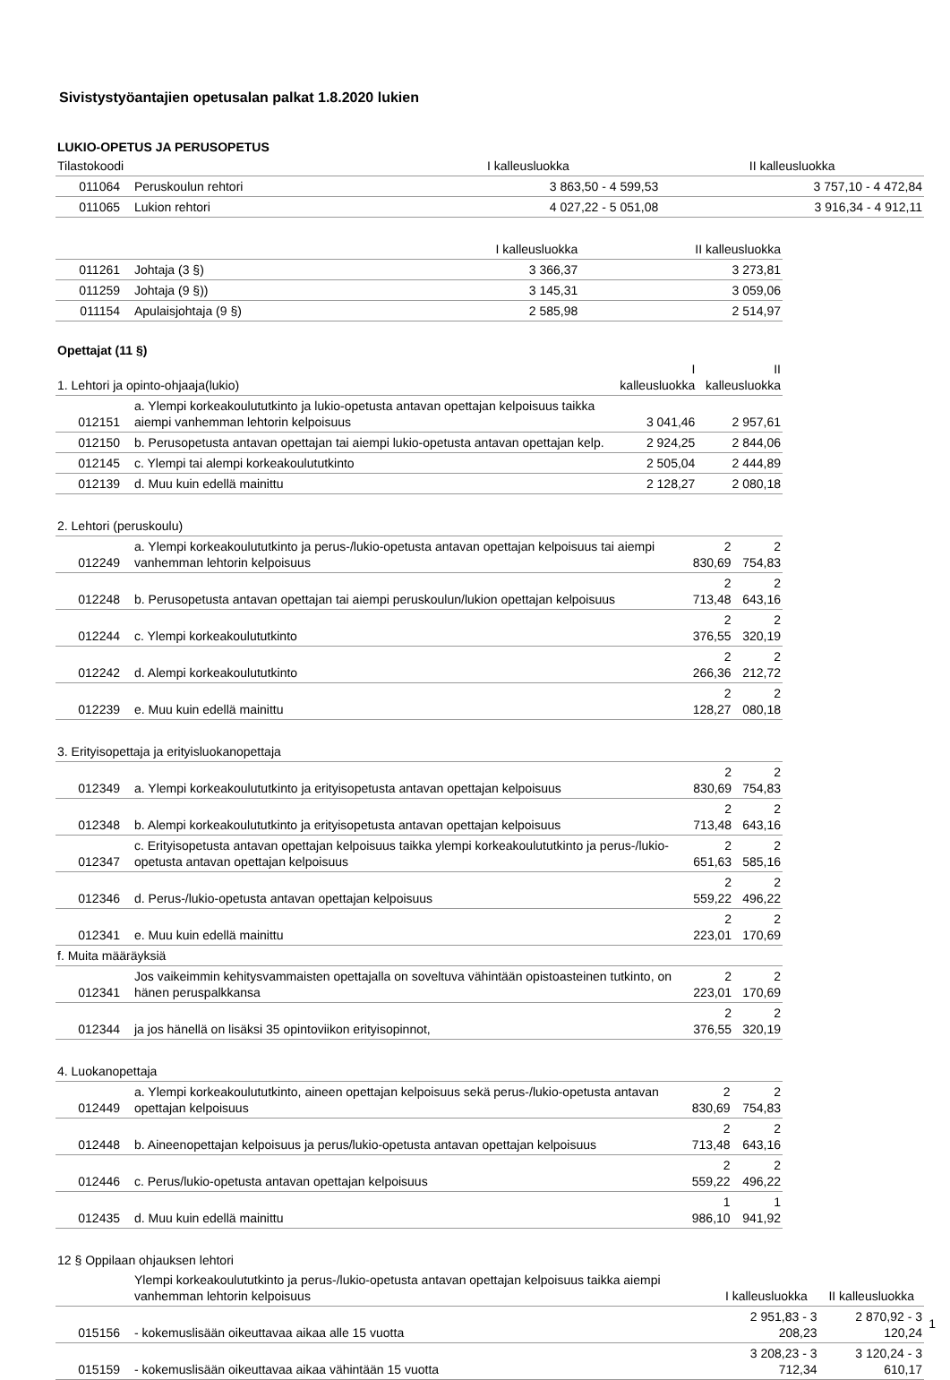Sivistystyöantajien opetusalan palkat 1.8.2020 lukien
LUKIO-OPETUS JA PERUSOPETUS
| Tilastokoodi | | I kalleusluokka | II kalleusluokka |
| --- | --- | --- | --- |
| 011064 | Peruskoulun rehtori | 3 863,50 - 4 599,53 | 3 757,10 - 4 472,84 |
| 011065 | Lukion rehtori | 4 027,22 - 5 051,08 | 3 916,34 - 4 912,11 |
| | | I kalleusluokka | II kalleusluokka |
| --- | --- | --- | --- |
| 011261 | Johtaja (3 §) | 3 366,37 | 3 273,81 |
| 011259 | Johtaja (9 §)) | 3 145,31 | 3 059,06 |
| 011154 | Apulaisjohtaja (9 §) | 2 585,98 | 2 514,97 |
Opettajat (11 §)
| 1. Lehtori ja opinto-ohjaaja(lukio) | | I kalleusluokka | II kalleusluokka |
| --- | --- | --- | --- |
| 012151 | a. Ylempi korkeakoulututkinto ja lukio-opetusta antavan opettajan kelpoisuus taikka aiempi vanhemman lehtorin kelpoisuus | 3 041,46 | 2 957,61 |
| 012150 | b. Perusopetusta antavan opettajan tai aiempi lukio-opetusta antavan opettajan kelp. | 2 924,25 | 2 844,06 |
| 012145 | c. Ylempi tai alempi korkeakoulututkinto | 2 505,04 | 2 444,89 |
| 012139 | d. Muu kuin edellä mainittu | 2 128,27 | 2 080,18 |
| 2. Lehtori (peruskoulu) | | | |
| --- | --- | --- | --- |
| 012249 | a. Ylempi korkeakoulututkinto ja perus-/lukio-opetusta antavan opettajan kelpoisuus tai aiempi vanhemman lehtorin kelpoisuus | 2 830,69 | 2 754,83 |
| 012248 | b. Perusopetusta antavan opettajan tai aiempi peruskoulun/lukion opettajan kelpoisuus | 2 713,48 | 2 643,16 |
| 012244 | c. Ylempi korkeakoulututkinto | 2 376,55 | 2 320,19 |
| 012242 | d. Alempi korkeakoulututkinto | 2 266,36 | 2 212,72 |
| 012239 | e. Muu kuin edellä mainittu | 2 128,27 | 2 080,18 |
| 3. Erityisopettaja ja erityisluokanopettaja | | | |
| --- | --- | --- | --- |
| 012349 | a. Ylempi korkeakoulututkinto ja erityisopetusta antavan opettajan kelpoisuus | 2 830,69 | 2 754,83 |
| 012348 | b. Alempi korkeakoulututkinto ja erityisopetusta antavan opettajan kelpoisuus | 2 713,48 | 2 643,16 |
| 012347 | c. Erityisopetusta antavan opettajan kelpoisuus taikka ylempi korkeakoulututkinto ja perus-/lukio-opetusta antavan opettajan kelpoisuus | 2 651,63 | 2 585,16 |
| 012346 | d. Perus-/lukio-opetusta antavan opettajan kelpoisuus | 2 559,22 | 2 496,22 |
| 012341 | e. Muu kuin edellä mainittu | 2 223,01 | 2 170,69 |
| f. Muita määräyksiä | | | |
| 012341 | Jos vaikeimmin kehitysvammaisten opettajalla on soveltuva vähintään opistoasteinen tutkinto, on hänen peruspalkkansa | 2 223,01 | 2 170,69 |
| 012344 | ja jos hänellä on lisäksi 35 opintoviikon erityisopinnot, | 2 376,55 | 2 320,19 |
| 4. Luokanopettaja | | | |
| --- | --- | --- | --- |
| 012449 | a. Ylempi korkeakoulututkinto, aineen opettajan kelpoisuus sekä perus-/lukio-opetusta antavan opettajan kelpoisuus | 2 830,69 | 2 754,83 |
| 012448 | b. Aineenopettajan kelpoisuus ja perus/lukio-opetusta antavan opettajan kelpoisuus | 2 713,48 | 2 643,16 |
| 012446 | c. Perus/lukio-opetusta antavan opettajan kelpoisuus | 2 559,22 | 2 496,22 |
| 012435 | d. Muu kuin edellä mainittu | 1 986,10 | 1 941,92 |
| 12 § Oppilaan ohjauksen lehtori | | | |
| | Ylempi korkeakoulututkinto ja perus-/lukio-opetusta antavan opettajan kelpoisuus taikka aiempi vanhemman lehtorin kelpoisuus | I kalleusluokka | II kalleusluokka |
| 015156 | - kokemuslisään oikeuttavaa aikaa alle 15 vuotta | 2 951,83 - 3 208,23 | 2 870,92 - 3 120,24 |
| 015159 | - kokemuslisään oikeuttavaa aikaa vähintään 15 vuotta | 3 208,23 - 3 712,34 | 3 120,24 - 3 610,17 |
1